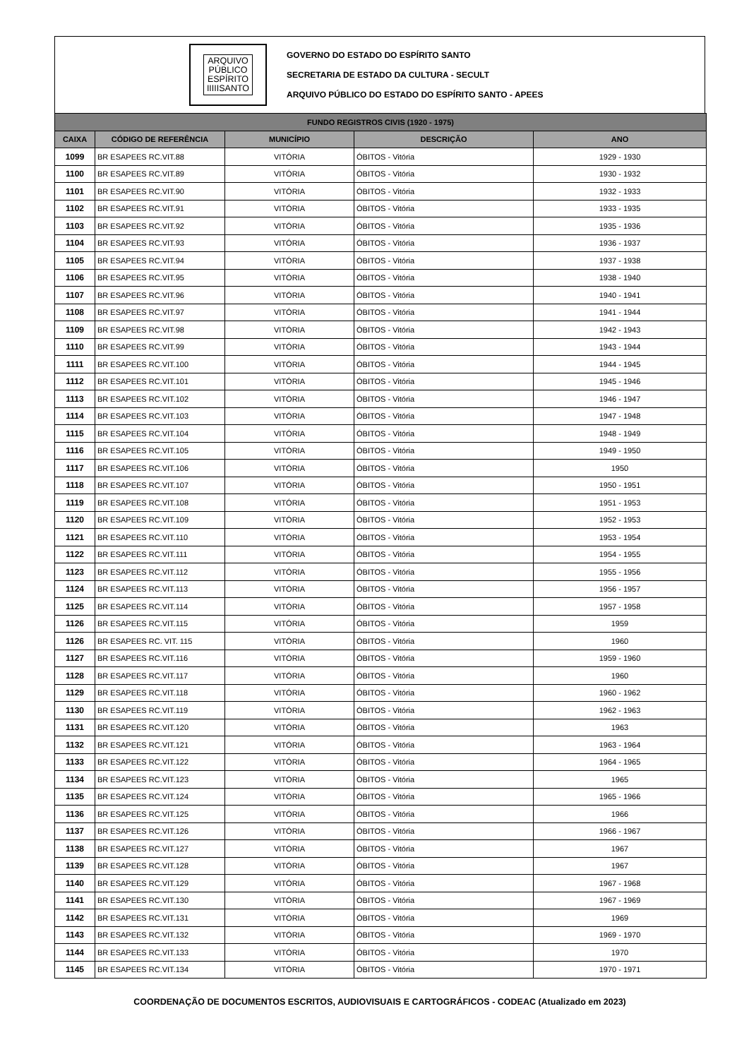ARQUIVO
PÚBLICO
ESPÍRITO
IIIIISANTO
GOVERNO DO ESTADO DO ESPÍRITO SANTO
SECRETARIA DE ESTADO DA CULTURA - SECULT
ARQUIVO PÚBLICO DO ESTADO DO ESPÍRITO SANTO - APEES
| FUNDO REGISTROS CIVIS (1920 - 1975) | | | | |
| --- | --- | --- | --- | --- |
| CAIXA | CÓDIGO DE REFERÊNCIA | MUNICÍPIO | DESCRIÇÃO | ANO |
| 1099 | BR ESAPEES RC.VIT.88 | VITÓRIA | ÓBITOS - Vitória | 1929 - 1930 |
| 1100 | BR ESAPEES RC.VIT.89 | VITÓRIA | ÓBITOS - Vitória | 1930 - 1932 |
| 1101 | BR ESAPEES RC.VIT.90 | VITÓRIA | ÓBITOS - Vitória | 1932 - 1933 |
| 1102 | BR ESAPEES RC.VIT.91 | VITÓRIA | ÓBITOS - Vitória | 1933 - 1935 |
| 1103 | BR ESAPEES RC.VIT.92 | VITÓRIA | ÓBITOS - Vitória | 1935 - 1936 |
| 1104 | BR ESAPEES RC.VIT.93 | VITÓRIA | ÓBITOS - Vitória | 1936 - 1937 |
| 1105 | BR ESAPEES RC.VIT.94 | VITÓRIA | ÓBITOS - Vitória | 1937 - 1938 |
| 1106 | BR ESAPEES RC.VIT.95 | VITÓRIA | ÓBITOS - Vitória | 1938 - 1940 |
| 1107 | BR ESAPEES RC.VIT.96 | VITÓRIA | ÓBITOS - Vitória | 1940 - 1941 |
| 1108 | BR ESAPEES RC.VIT.97 | VITÓRIA | ÓBITOS - Vitória | 1941 - 1944 |
| 1109 | BR ESAPEES RC.VIT.98 | VITÓRIA | ÓBITOS - Vitória | 1942 - 1943 |
| 1110 | BR ESAPEES RC.VIT.99 | VITÓRIA | ÓBITOS - Vitória | 1943 - 1944 |
| 1111 | BR ESAPEES RC.VIT.100 | VITÓRIA | ÓBITOS - Vitória | 1944 - 1945 |
| 1112 | BR ESAPEES RC.VIT.101 | VITÓRIA | ÓBITOS - Vitória | 1945 - 1946 |
| 1113 | BR ESAPEES RC.VIT.102 | VITÓRIA | ÓBITOS - Vitória | 1946 - 1947 |
| 1114 | BR ESAPEES RC.VIT.103 | VITÓRIA | ÓBITOS - Vitória | 1947 - 1948 |
| 1115 | BR ESAPEES RC.VIT.104 | VITÓRIA | ÓBITOS - Vitória | 1948 - 1949 |
| 1116 | BR ESAPEES RC.VIT.105 | VITÓRIA | ÓBITOS - Vitória | 1949 - 1950 |
| 1117 | BR ESAPEES RC.VIT.106 | VITÓRIA | ÓBITOS - Vitória | 1950 |
| 1118 | BR ESAPEES RC.VIT.107 | VITÓRIA | ÓBITOS - Vitória | 1950 - 1951 |
| 1119 | BR ESAPEES RC.VIT.108 | VITÓRIA | ÓBITOS - Vitória | 1951 - 1953 |
| 1120 | BR ESAPEES RC.VIT.109 | VITÓRIA | ÓBITOS - Vitória | 1952 - 1953 |
| 1121 | BR ESAPEES RC.VIT.110 | VITÓRIA | ÓBITOS - Vitória | 1953 - 1954 |
| 1122 | BR ESAPEES RC.VIT.111 | VITÓRIA | ÓBITOS - Vitória | 1954 - 1955 |
| 1123 | BR ESAPEES RC.VIT.112 | VITÓRIA | ÓBITOS - Vitória | 1955 - 1956 |
| 1124 | BR ESAPEES RC.VIT.113 | VITÓRIA | ÓBITOS - Vitória | 1956 - 1957 |
| 1125 | BR ESAPEES RC.VIT.114 | VITÓRIA | ÓBITOS - Vitória | 1957 - 1958 |
| 1126 | BR ESAPEES RC.VIT.115 | VITÓRIA | ÓBITOS - Vitória | 1959 |
| 1126 | BR ESAPEES RC. VIT. 115 | VITÓRIA | ÓBITOS - Vitória | 1960 |
| 1127 | BR ESAPEES RC.VIT.116 | VITÓRIA | ÓBITOS - Vitória | 1959 - 1960 |
| 1128 | BR ESAPEES RC.VIT.117 | VITÓRIA | ÓBITOS - Vitória | 1960 |
| 1129 | BR ESAPEES RC.VIT.118 | VITÓRIA | ÓBITOS - Vitória | 1960 - 1962 |
| 1130 | BR ESAPEES RC.VIT.119 | VITÓRIA | ÓBITOS - Vitória | 1962 - 1963 |
| 1131 | BR ESAPEES RC.VIT.120 | VITÓRIA | ÓBITOS - Vitória | 1963 |
| 1132 | BR ESAPEES RC.VIT.121 | VITÓRIA | ÓBITOS - Vitória | 1963 - 1964 |
| 1133 | BR ESAPEES RC.VIT.122 | VITÓRIA | ÓBITOS - Vitória | 1964 - 1965 |
| 1134 | BR ESAPEES RC.VIT.123 | VITÓRIA | ÓBITOS - Vitória | 1965 |
| 1135 | BR ESAPEES RC.VIT.124 | VITÓRIA | ÓBITOS - Vitória | 1965 - 1966 |
| 1136 | BR ESAPEES RC.VIT.125 | VITÓRIA | ÓBITOS - Vitória | 1966 |
| 1137 | BR ESAPEES RC.VIT.126 | VITÓRIA | ÓBITOS - Vitória | 1966 - 1967 |
| 1138 | BR ESAPEES RC.VIT.127 | VITÓRIA | ÓBITOS - Vitória | 1967 |
| 1139 | BR ESAPEES RC.VIT.128 | VITÓRIA | ÓBITOS - Vitória | 1967 |
| 1140 | BR ESAPEES RC.VIT.129 | VITÓRIA | ÓBITOS - Vitória | 1967 - 1968 |
| 1141 | BR ESAPEES RC.VIT.130 | VITÓRIA | ÓBITOS - Vitória | 1967 - 1969 |
| 1142 | BR ESAPEES RC.VIT.131 | VITÓRIA | ÓBITOS - Vitória | 1969 |
| 1143 | BR ESAPEES RC.VIT.132 | VITÓRIA | ÓBITOS - Vitória | 1969 - 1970 |
| 1144 | BR ESAPEES RC.VIT.133 | VITÓRIA | ÓBITOS - Vitória | 1970 |
| 1145 | BR ESAPEES RC.VIT.134 | VITÓRIA | ÓBITOS - Vitória | 1970 - 1971 |
COORDENAÇÃO DE DOCUMENTOS ESCRITOS, AUDIOVISUAIS E CARTOGRÁFICOS - CODEAC (Atualizado em 2023)